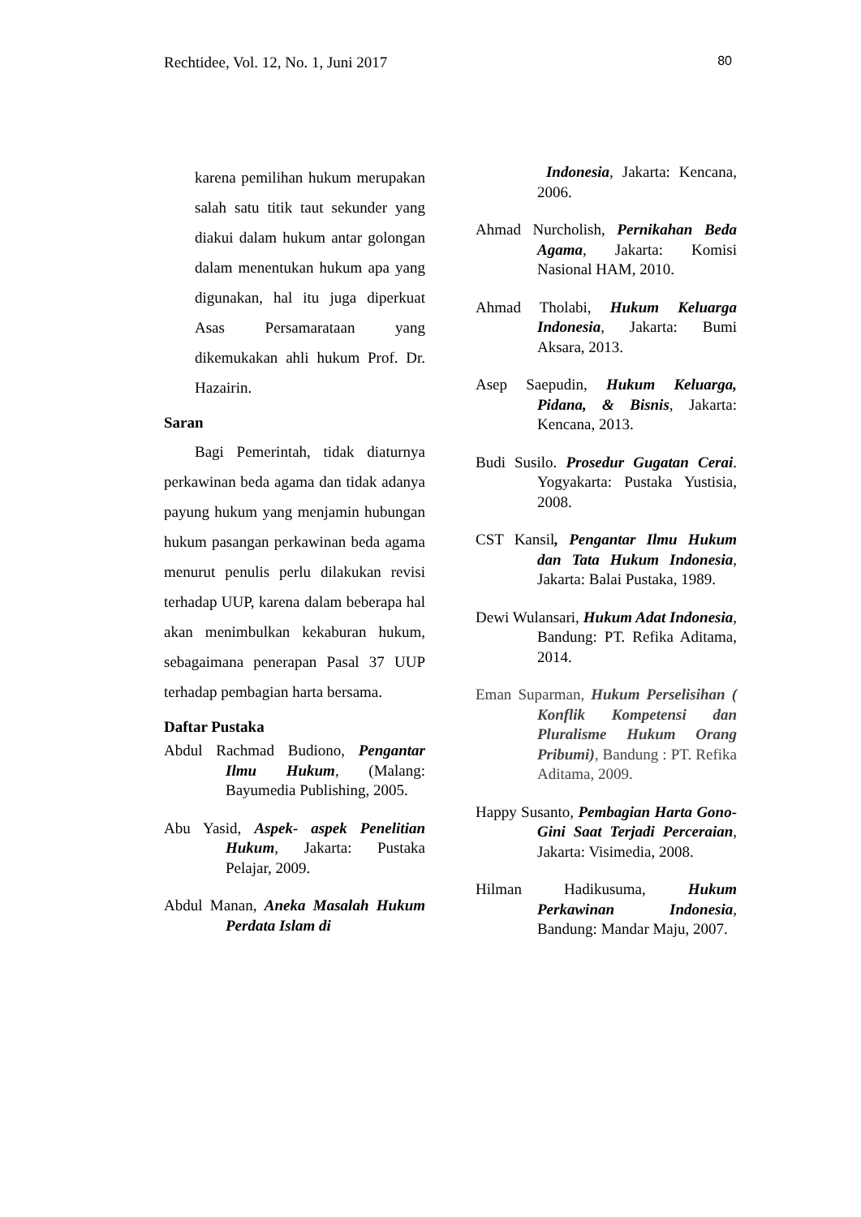Rechtidee, Vol. 12, No. 1, Juni 2017 80
karena pemilihan hukum merupakan salah satu titik taut sekunder yang diakui dalam hukum antar golongan dalam menentukan hukum apa yang digunakan, hal itu juga diperkuat Asas Persamarataan yang dikemukakan ahli hukum Prof. Dr. Hazairin.
Saran
Bagi Pemerintah, tidak diaturnya perkawinan beda agama dan tidak adanya payung hukum yang menjamin hubungan hukum pasangan perkawinan beda agama menurut penulis perlu dilakukan revisi terhadap UUP, karena dalam beberapa hal akan menimbulkan kekaburan hukum, sebagaimana penerapan Pasal 37 UUP terhadap pembagian harta bersama.
Daftar Pustaka
Abdul Rachmad Budiono, Pengantar Ilmu Hukum, (Malang: Bayumedia Publishing, 2005.
Abu Yasid, Aspek- aspek Penelitian Hukum, Jakarta: Pustaka Pelajar, 2009.
Abdul Manan, Aneka Masalah Hukum Perdata Islam di
Indonesia, Jakarta: Kencana, 2006.
Ahmad Nurcholish, Pernikahan Beda Agama, Jakarta: Komisi Nasional HAM, 2010.
Ahmad Tholabi, Hukum Keluarga Indonesia, Jakarta: Bumi Aksara, 2013.
Asep Saepudin, Hukum Keluarga, Pidana, & Bisnis, Jakarta: Kencana, 2013.
Budi Susilo. Prosedur Gugatan Cerai. Yogyakarta: Pustaka Yustisia, 2008.
CST Kansil, Pengantar Ilmu Hukum dan Tata Hukum Indonesia, Jakarta: Balai Pustaka, 1989.
Dewi Wulansari, Hukum Adat Indonesia, Bandung: PT. Refika Aditama, 2014.
Eman Suparman, Hukum Perselisihan ( Konflik Kompetensi dan Pluralisme Hukum Orang Pribumi), Bandung : PT. Refika Aditama, 2009.
Happy Susanto, Pembagian Harta Gono-Gini Saat Terjadi Perceraian, Jakarta: Visimedia, 2008.
Hilman Hadikusuma, Hukum Perkawinan Indonesia, Bandung: Mandar Maju, 2007.